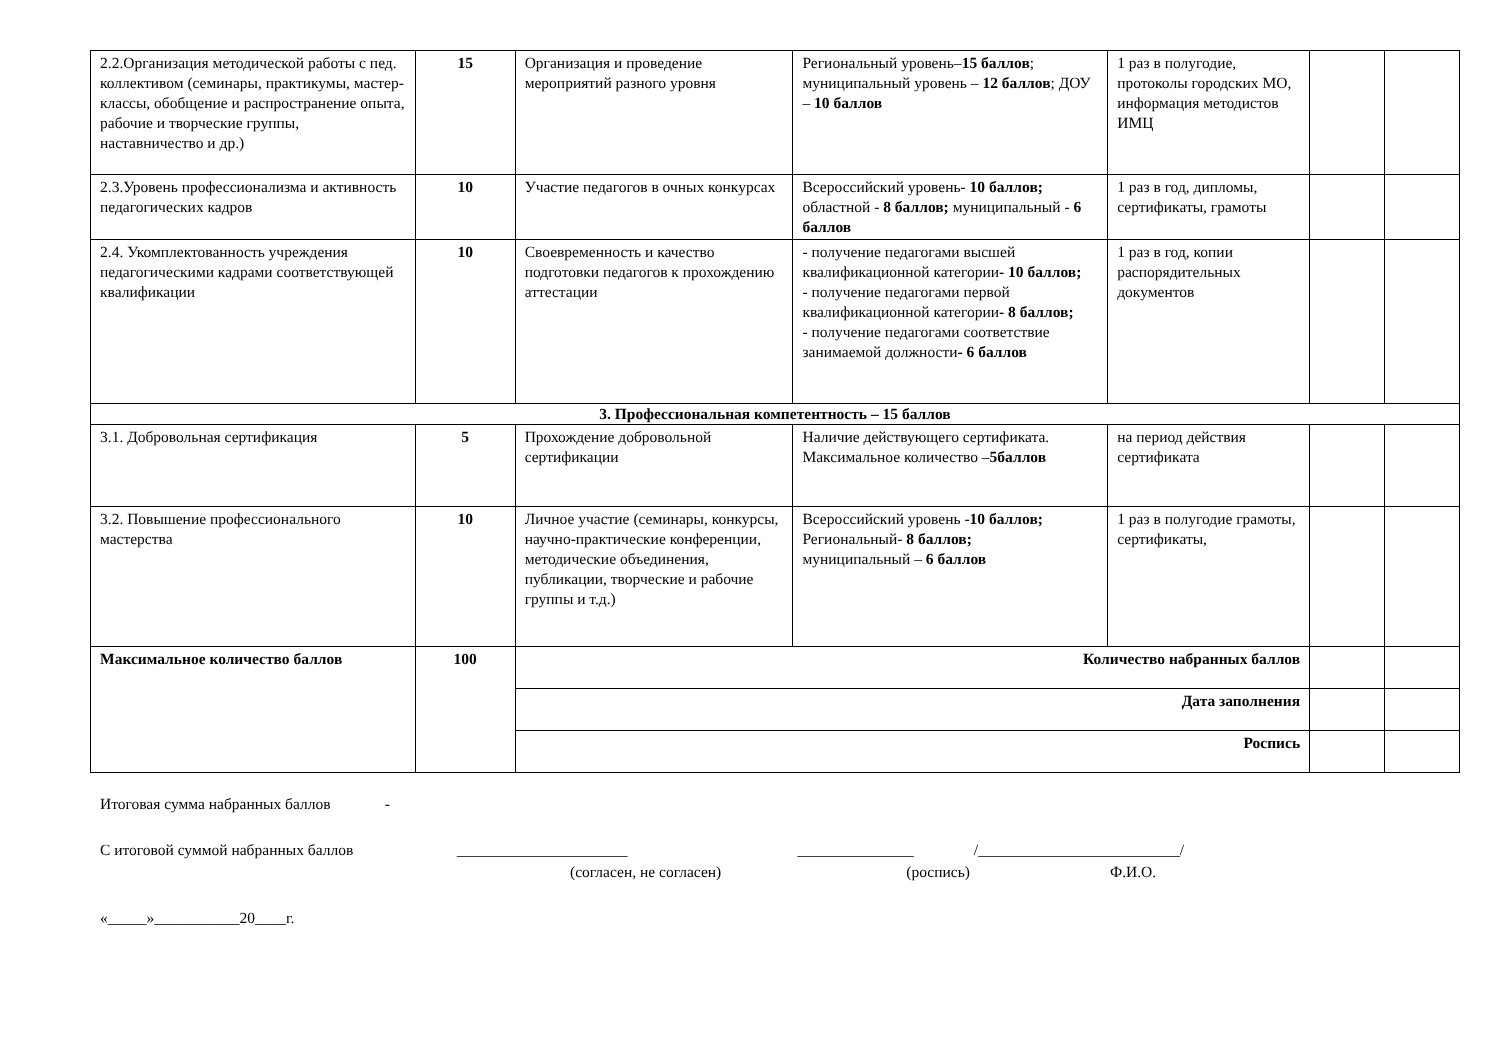| 2.2.Организация методической работы с пед. коллективом (семинары, практикумы, мастер-классы, обобщение и распространение опыта, рабочие и творческие группы, наставничество и др.) | 15 | Организация и проведение мероприятий разного уровня | Региональный уровень– 15 баллов ; муниципальный уровень – 12 баллов ; ДОУ – 10 баллов | 1 раз в полугодие, протоколы городских МО, информация методистов ИМЦ | | |
| 2.3.Уровень профессионализма и активность педагогических кадров | 10 | Участие педагогов в очных конкурсах | Всероссийский уровень- 10 баллов; областной - 8 баллов; муниципальный - 6 баллов | 1 раз в год, дипломы, сертификаты, грамоты | | |
| 2.4. Укомплектованность учреждения педагогическими кадрами соответствующей квалификации | 10 | Своевременность и качество подготовки педагогов к прохождению аттестации | - получение педагогами высшей квалификационной категории - 10 баллов; - получение педагогами первой квалификационной категории - 8 баллов; - получение педагогами соответствие занимаемой должности - 6 баллов | 1 раз в год, копии распорядительных документов | | |
| 3. Профессиональная компетентность – 15 баллов | | | | | | |
| 3.1. Добровольная сертификация | 5 | Прохождение добровольной сертификации | Наличие действующего сертификата. Максимальное количество – 5баллов | на период действия сертификата | | |
| 3.2. Повышение профессионального мастерства | 10 | Личное участие (семинары, конкурсы, научно-практические конференции, методические объединения, публикации, творческие и рабочие группы и т.д.) | Всероссийский уровень - 10 баллов; Региональный- 8 баллов; муниципальный – 6 баллов | 1 раз в полугодие грамоты, сертификаты, | | |
| Максимальное количество баллов | 100 | Количество набранных баллов | | | | |
| | | Дата заполнения | | | | |
| | | Роспись | | | | |
Итоговая сумма набранных баллов -
С итоговой суммой набранных баллов ______________________ _______________ /__________________________/
(согласен, не согласен) (роспись) Ф.И.О.
«_____»___________20____г.